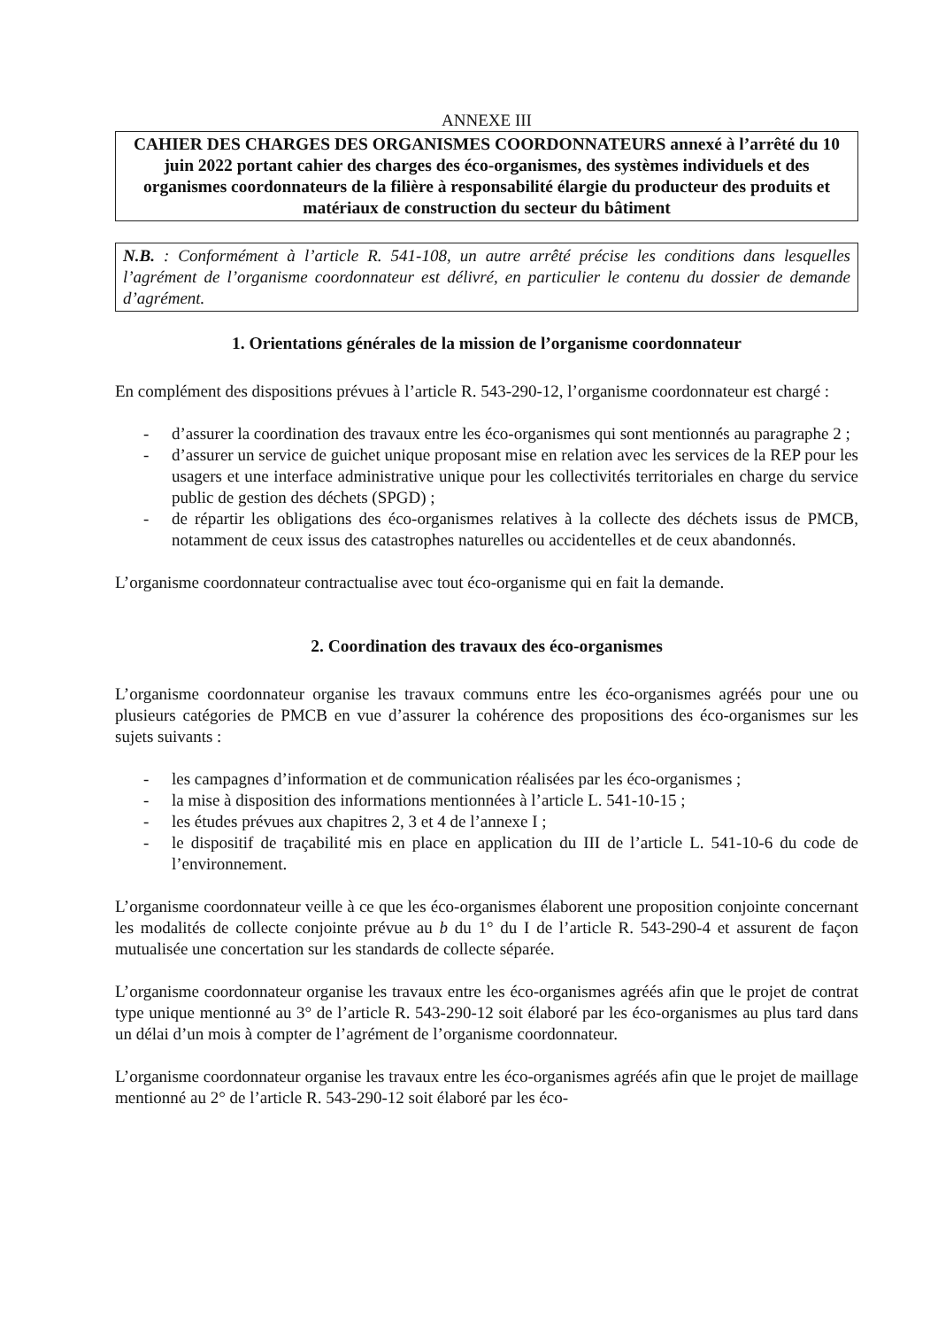ANNEXE III
CAHIER DES CHARGES DES ORGANISMES COORDONNATEURS annexé à l’arrêté du 10 juin 2022 portant cahier des charges des éco-organismes, des systèmes individuels et des organismes coordonnateurs de la filière à responsabilité élargie du producteur des produits et matériaux de construction du secteur du bâtiment
N.B. : Conformément à l’article R. 541-108, un autre arrêté précise les conditions dans lesquelles l’agrément de l’organisme coordonnateur est délivré, en particulier le contenu du dossier de demande d’agrément.
1. Orientations générales de la mission de l’organisme coordonnateur
En complément des dispositions prévues à l’article R. 543-290-12, l’organisme coordonnateur est chargé :
- d’assurer la coordination des travaux entre les éco-organismes qui sont mentionnés au paragraphe 2 ;
- d’assurer un service de guichet unique proposant mise en relation avec les services de la REP pour les usagers et une interface administrative unique pour les collectivités territoriales en charge du service public de gestion des déchets (SPGD) ;
- de répartir les obligations des éco-organismes relatives à la collecte des déchets issus de PMCB, notamment de ceux issus des catastrophes naturelles ou accidentelles et de ceux abandonnés.
L’organisme coordonnateur contractualise avec tout éco-organisme qui en fait la demande.
2. Coordination des travaux des éco-organismes
L’organisme coordonnateur organise les travaux communs entre les éco-organismes agréés pour une ou plusieurs catégories de PMCB en vue d’assurer la cohérence des propositions des éco-organismes sur les sujets suivants :
- les campagnes d’information et de communication réalisées par les éco-organismes ;
- la mise à disposition des informations mentionnées à l’article L. 541-10-15 ;
- les études prévues aux chapitres 2, 3 et 4 de l’annexe I ;
- le dispositif de traçabilité mis en place en application du III de l’article L. 541-10-6 du code de l’environnement.
L’organisme coordonnateur veille à ce que les éco-organismes élaborent une proposition conjointe concernant les modalités de collecte conjointe prévue au b du 1° du I de l’article R. 543-290-4 et assurent de façon mutualisée une concertation sur les standards de collecte séparée.
L’organisme coordonnateur organise les travaux entre les éco-organismes agréés afin que le projet de contrat type unique mentionné au 3° de l’article R. 543-290-12 soit élaboré par les éco-organismes au plus tard dans un délai d’un mois à compter de l’agrément de l’organisme coordonnateur.
L’organisme coordonnateur organise les travaux entre les éco-organismes agréés afin que le projet de maillage mentionné au 2° de l’article R. 543-290-12 soit élaboré par les éco-